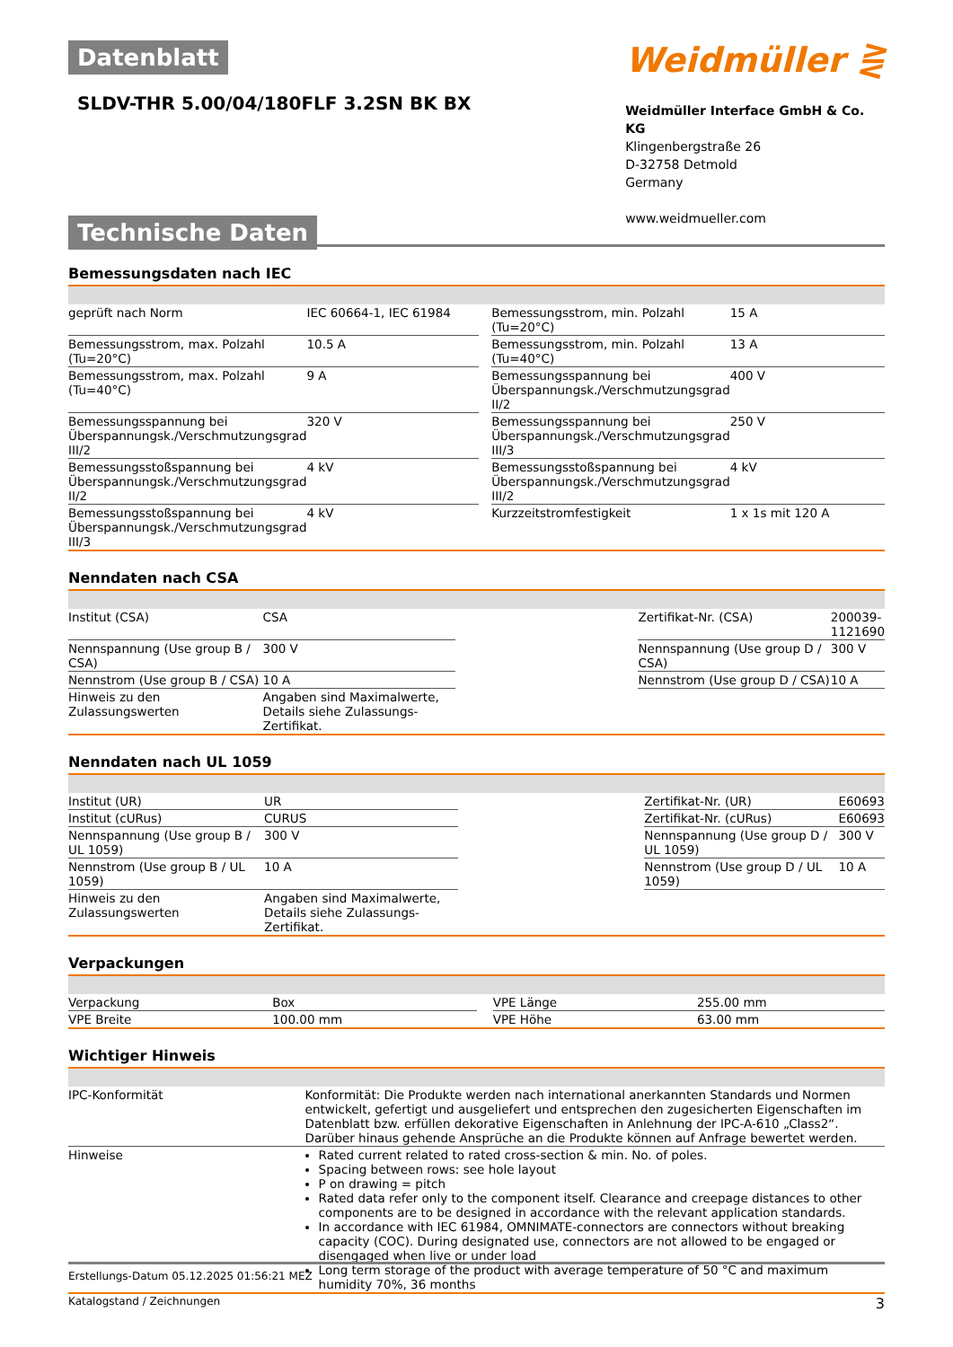Datenblatt
SLDV-THR 5.00/04/180FLF 3.2SN BK BX
Weidmüller ⋛
Weidmüller Interface GmbH & Co. KG
Klingenbergstraße 26
D-32758 Detmold
Germany
www.weidmueller.com
Technische Daten
Bemessungsdaten nach IEC
| geprüft nach Norm | IEC 60664-1, IEC 61984 | | Bemessungsstrom, min. Polzahl (Tu=20°C) | 15 A |
| Bemessungsstrom, max. Polzahl (Tu=20°C) | 10.5 A | | Bemessungsstrom, min. Polzahl (Tu=40°C) | 13 A |
| Bemessungsstrom, max. Polzahl (Tu=40°C) | 9 A | | Bemessungsspannung bei Überspannungsk./Verschmutzungsgrad II/2 | 400 V |
| Bemessungsspannung bei Überspannungsk./Verschmutzungsgrad III/2 | 320 V | | Bemessungsspannung bei Überspannungsk./Verschmutzungsgrad III/3 | 250 V |
| Bemessungsstoßspannung bei Überspannungsk./Verschmutzungsgrad II/2 | 4 kV | | Bemessungsstoßspannung bei Überspannungsk./Verschmutzungsgrad III/2 | 4 kV |
| Bemessungsstoßspannung bei Überspannungsk./Verschmutzungsgrad III/3 | 4 kV | | Kurzzeitstromfestigkeit | 1 x 1s mit 120 A |
Nenndaten nach CSA
| Institut (CSA) | CSA | | Zertifikat-Nr. (CSA) | 200039-1121690 |
| Nennspannung (Use group B / CSA) | 300 V | | Nennspannung (Use group D / CSA) | 300 V |
| Nennstrom (Use group B / CSA) | 10 A | | Nennstrom (Use group D / CSA) | 10 A |
| Hinweis zu den Zulassungswerten | Angaben sind Maximalwerte, Details siehe Zulassungs-Zertifikat. | | | |
Nenndaten nach UL 1059
| Institut (UR) | UR | | Zertifikat-Nr. (UR) | E60693 |
| Institut (cURus) | CURUS | | Zertifikat-Nr. (cURus) | E60693 |
| Nennspannung (Use group B / UL 1059) | 300 V | | Nennspannung (Use group D / UL 1059) | 300 V |
| Nennstrom (Use group B / UL 1059) | 10 A | | Nennstrom (Use group D / UL 1059) | 10 A |
| Hinweis zu den Zulassungswerten | Angaben sind Maximalwerte, Details siehe Zulassungs-Zertifikat. | | | |
Verpackungen
| Verpackung | Box | | VPE Länge | 255.00 mm |
| VPE Breite | 100.00 mm | | VPE Höhe | 63.00 mm |
Wichtiger Hinweis
| IPC-Konformität | Konformität: Die Produkte werden nach international anerkannten Standards und Normen entwickelt, gefertigt und ausgeliefert und entsprechen den zugesicherten Eigenschaften im Datenblatt bzw. erfüllen dekorative Eigenschaften in Anlehnung der IPC-A-610 „Class2“. Darüber hinaus gehende Ansprüche an die Produkte können auf Anfrage bewertet werden. |
| Hinweise | Rated current related to rated cross-section & min. No. of poles. Spacing between rows: see hole layout P on drawing = pitch Rated data refer only to the component itself. Clearance and creepage distances to other components are to be designed in accordance with the relevant application standards. In accordance with IEC 61984, OMNIMATE-connectors are connectors without breaking capacity (COC). During designated use, connectors are not allowed to be engaged or disengaged when live or under load Long term storage of the product with average temperature of 50 °C and maximum humidity 70%, 36 months |
Erstellungs-Datum 05.12.2025 01:56:21 MEZ
Katalogstand / Zeichnungen 3